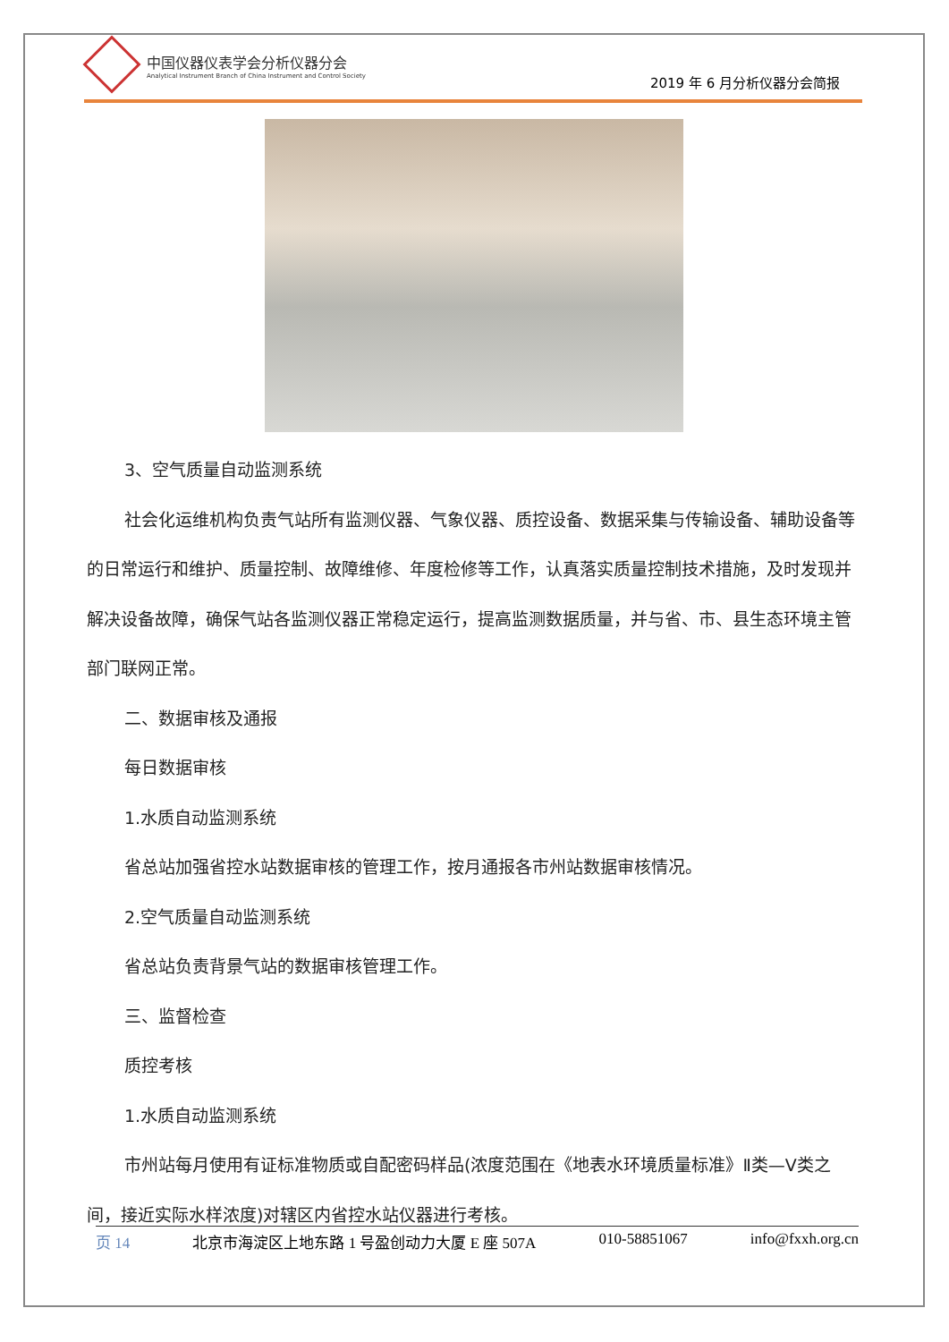中国仪器仪表学会分析仪器分会
Analytical Instrument Branch of China Instrument and Control Society
2019 年 6 月分析仪器分会简报
3、空气质量自动监测系统
社会化运维机构负责气站所有监测仪器、气象仪器、质控设备、数据采集与传输设备、辅助设备等的日常运行和维护、质量控制、故障维修、年度检修等工作，认真落实质量控制技术措施，及时发现并解决设备故障，确保气站各监测仪器正常稳定运行，提高监测数据质量，并与省、市、县生态环境主管部门联网正常。
二、数据审核及通报
每日数据审核
1.水质自动监测系统
省总站加强省控水站数据审核的管理工作，按月通报各市州站数据审核情况。
2.空气质量自动监测系统
省总站负责背景气站的数据审核管理工作。
三、监督检查
质控考核
1.水质自动监测系统
市州站每月使用有证标准物质或自配密码样品(浓度范围在《地表水环境质量标准》Ⅱ类—Ⅴ类之间，接近实际水样浓度)对辖区内省控水站仪器进行考核。
页 14 北京市海淀区上地东路 1 号盈创动力大厦 E 座 507A 010-58851067 info@fxxh.org.cn